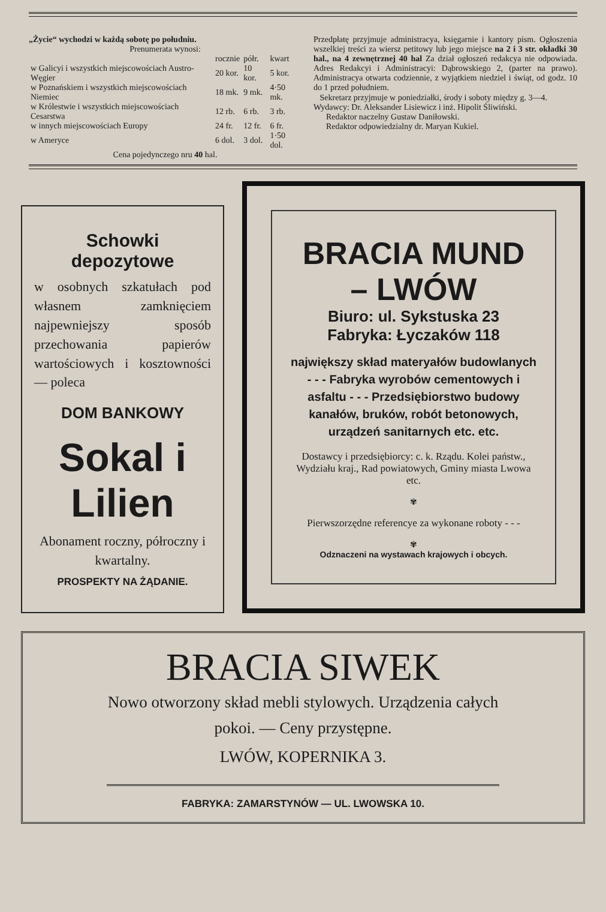„Życie“ wychodzi w każdą sobotę po południu.
Prenumerata wynosi:
| | rocznie | półr. | kwart |
| --- | --- | --- | --- |
| w Galicyi i wszystkich miejscowościach Austro-Węgier | 20 kor. | 10 kor. | 5 kor. |
| w Poznańskiem i wszystkich miejscowościach Niemiec | 18 mk. | 9 mk. | 4·50 mk. |
| w Królestwie i wszystkich miejscowościach Cesarstwa | 12 rb. | 6 rb. | 3 rb. |
| w innych miejscowościach Europy | 24 fr. | 12 fr. | 6 fr. |
| w Ameryce | 6 dol. | 3 dol. | 1·50 dol. |
Cena pojedynczego nru 40 hal.
Przedpłatę przyjmuje administracya, księgarnie i kantory pism. Ogłoszenia wszelkiej treści za wiersz petitowy lub jego miejsce na 2 i 3 str. okładki 30 hal., na 4 zewnętrznej 40 hal Za dział ogłoszeń redakcya nie odpowiada. Adres Redakcyi i Administracyi: Dąbrowskiego 2, (parter na prawo). Administracya otwarta codziennie, z wyjątkiem niedziel i świąt, od godz. 10 do 1 przed południem.
Sekretarz przyjmuje w poniedziałki, środy i soboty między g. 3—4.
Wydawcy: Dr. Aleksander Lisiewicz i inż. Hipolit Śliwiński.
Redaktor naczelny Gustaw Daniłowski.
Redaktor odpowiedzialny dr. Maryan Kukiel.
Schowki depozytowe
w osobnych szkatułach pod własnem zamknięciem najpewniejszy sposób przechowania papierów wartościowych i kosztowności — poleca
DOM BANKOWY
Sokal i Lilien
Abonament roczny, półroczny i kwartalny.
PROSPEKTY NA ŻĄDANIE.
BRACIA MUND – LWÓW
Biuro: ul. Sykstuska 23
Fabryka: Łyczaków 118
największy skład materyałów budowlanych - - - Fabryka wyrobów cementowych i asfaltu - - - Przedsiębiorstwo budowy kanałów, bruków, robót betonowych, urządzeń sanitarnych etc. etc.
Dostawcy i przedsiębiorcy: c. k. Rządu. Kolei państw., Wydziału kraj., Rad powiatowych, Gminy miasta Lwowa etc.
✾
Pierwszorzędne referencye za wykonane roboty - - -
✾
Odznaczeni na wystawach krajowych i obcych.
BRACIA SIWEK
Nowo otworzony skład mebli stylowych. Urządzenia całych pokoi. — Ceny przystępne.
LWÓW, KOPERNIKA 3.
FABRYKA: ZAMARSTYNÓW — UL. LWOWSKA 10.